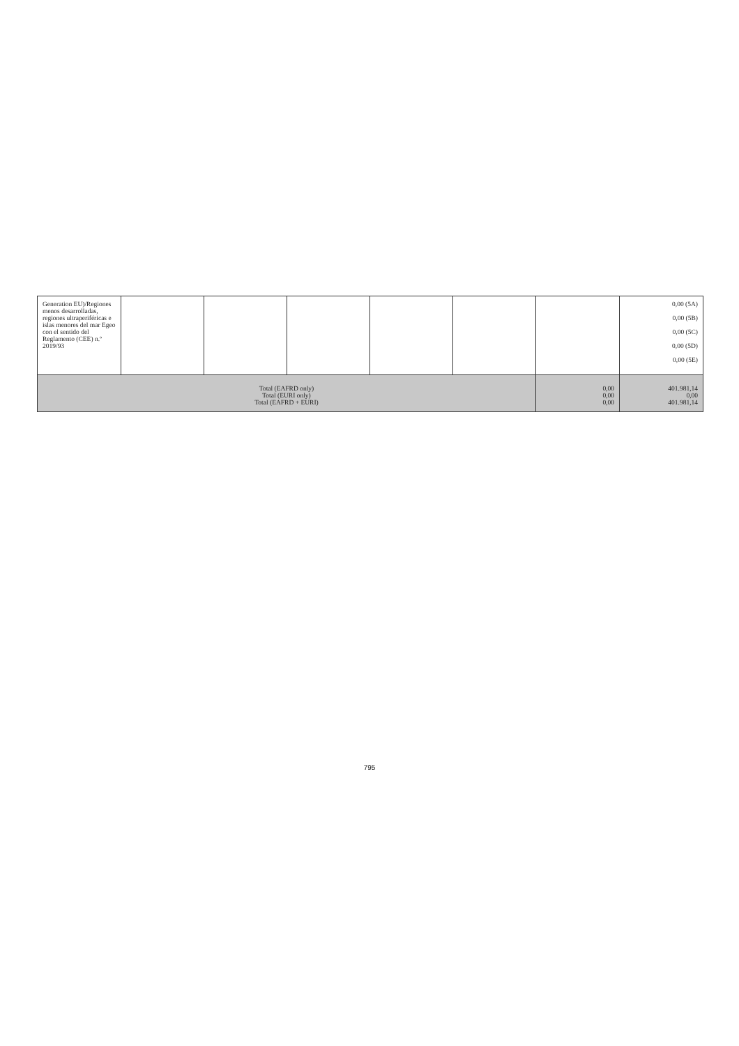| Generation EU)/Regiones menos desarrolladas, regiones ultraperiféricas e islas menores del mar Egeo con el sentido del Reglamento (CEE) n.º 2019/93 | | | | | | | 0,00 (5A) 0,00 (5B) 0,00 (5C) 0,00 (5D) 0,00 (5E) |
| Total (EAFRD only) Total (EURI only) Total (EAFRD + EURI) | | | | | | 0,00 0,00 0,00 | 401.981,14 0,00 401.981,14 |
795